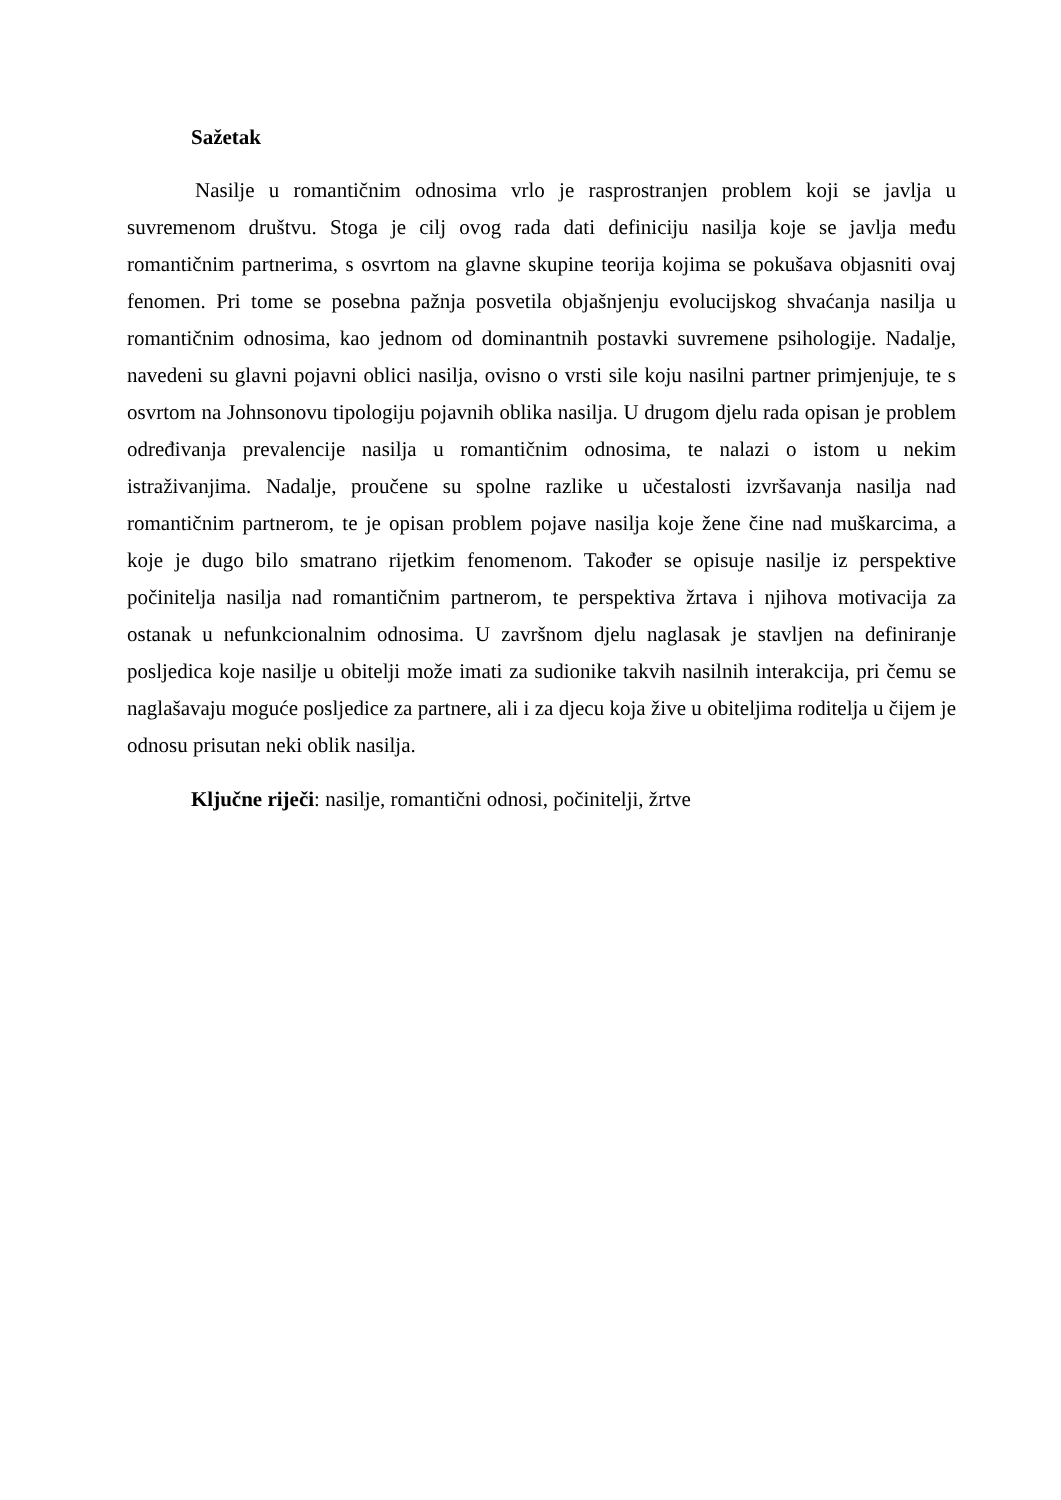Sažetak
Nasilje u romantičnim odnosima vrlo je rasprostranjen problem koji se javlja u suvremenom društvu. Stoga je cilj ovog rada dati definiciju nasilja koje se javlja među romantičnim partnerima, s osvrtom na glavne skupine teorija kojima se pokušava objasniti ovaj fenomen. Pri tome se posebna pažnja posvetila objašnjenju evolucijskog shvaćanja nasilja u romantičnim odnosima, kao jednom od dominantnih postavki suvremene psihologije. Nadalje, navedeni su glavni pojavni oblici nasilja, ovisno o vrsti sile koju nasilni partner primjenjuje, te s osvrtom na Johnsonovu tipologiju pojavnih oblika nasilja. U drugom djelu rada opisan je problem određivanja prevalencije nasilja u romantičnim odnosima, te nalazi o istom u nekim istraživanjima. Nadalje, proučene su spolne razlike u učestalosti izvršavanja nasilja nad romantičnim partnerom, te je opisan problem pojave nasilja koje žene čine nad muškarcima, a koje je dugo bilo smatrano rijetkim fenomenom. Također se opisuje nasilje iz perspektive počinitelja nasilja nad romantičnim partnerom, te perspektiva žrtava i njihova motivacija za ostanak u nefunkcionalnim odnosima. U završnom djelu naglasak je stavljen na definiranje posljedica koje nasilje u obitelji može imati za sudionike takvih nasilnih interakcija, pri čemu se naglašavaju moguće posljedice za partnere, ali i za djecu koja žive u obiteljima roditelja u čijem je odnosu prisutan neki oblik nasilja.
Ključne riječi: nasilje, romantični odnosi, počinitelji, žrtve